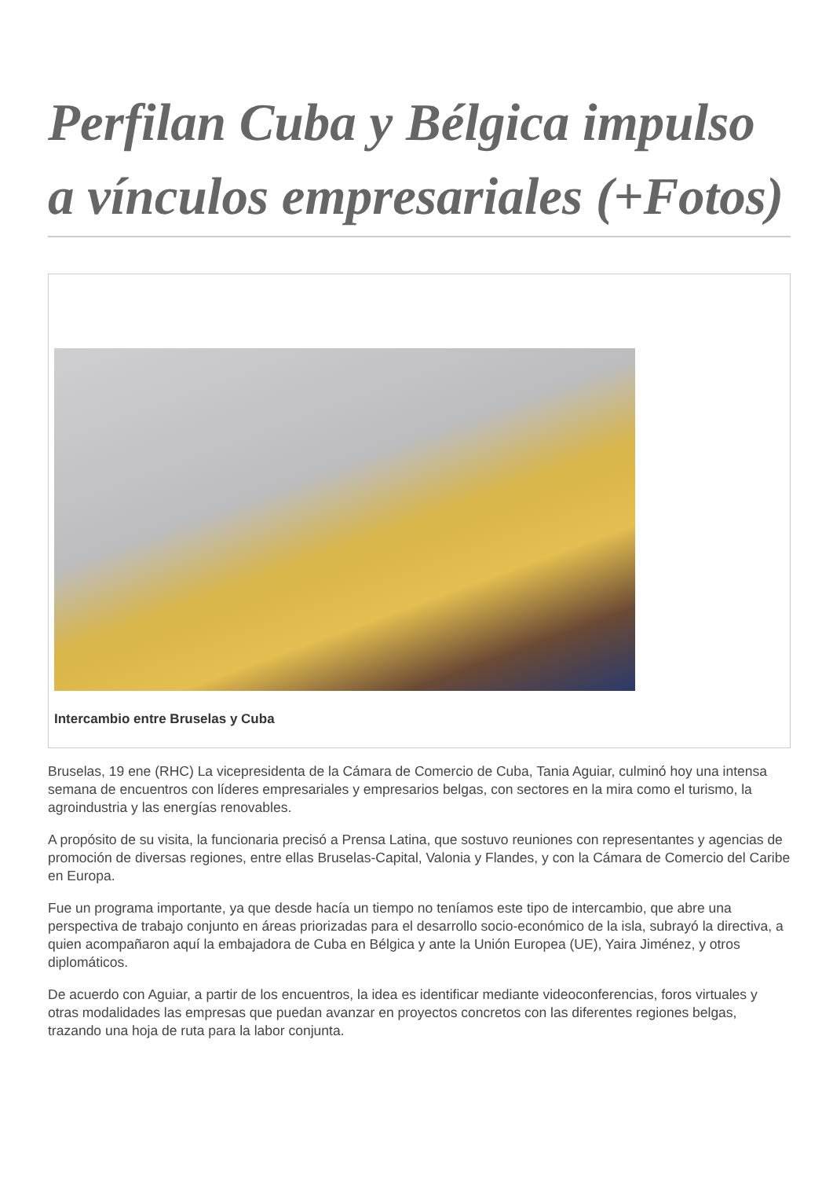Perfilan Cuba y Bélgica impulso a vínculos empresariales (+Fotos)
Intercambio entre Bruselas y Cuba
Bruselas, 19 ene (RHC) La vicepresidenta de la Cámara de Comercio de Cuba, Tania Aguiar, culminó hoy una intensa semana de encuentros con líderes empresariales y empresarios belgas, con sectores en la mira como el turismo, la agroindustria y las energías renovables.
A propósito de su visita, la funcionaria precisó a Prensa Latina, que sostuvo reuniones con representantes y agencias de promoción de diversas regiones, entre ellas Bruselas-Capital, Valonia y Flandes, y con la Cámara de Comercio del Caribe en Europa.
Fue un programa importante, ya que desde hacía un tiempo no teníamos este tipo de intercambio, que abre una perspectiva de trabajo conjunto en áreas priorizadas para el desarrollo socio-económico de la isla, subrayó la directiva, a quien acompañaron aquí la embajadora de Cuba en Bélgica y ante la Unión Europea (UE), Yaira Jiménez, y otros diplomáticos.
De acuerdo con Aguiar, a partir de los encuentros, la idea es identificar mediante videoconferencias, foros virtuales y otras modalidades las empresas que puedan avanzar en proyectos concretos con las diferentes regiones belgas, trazando una hoja de ruta para la labor conjunta.